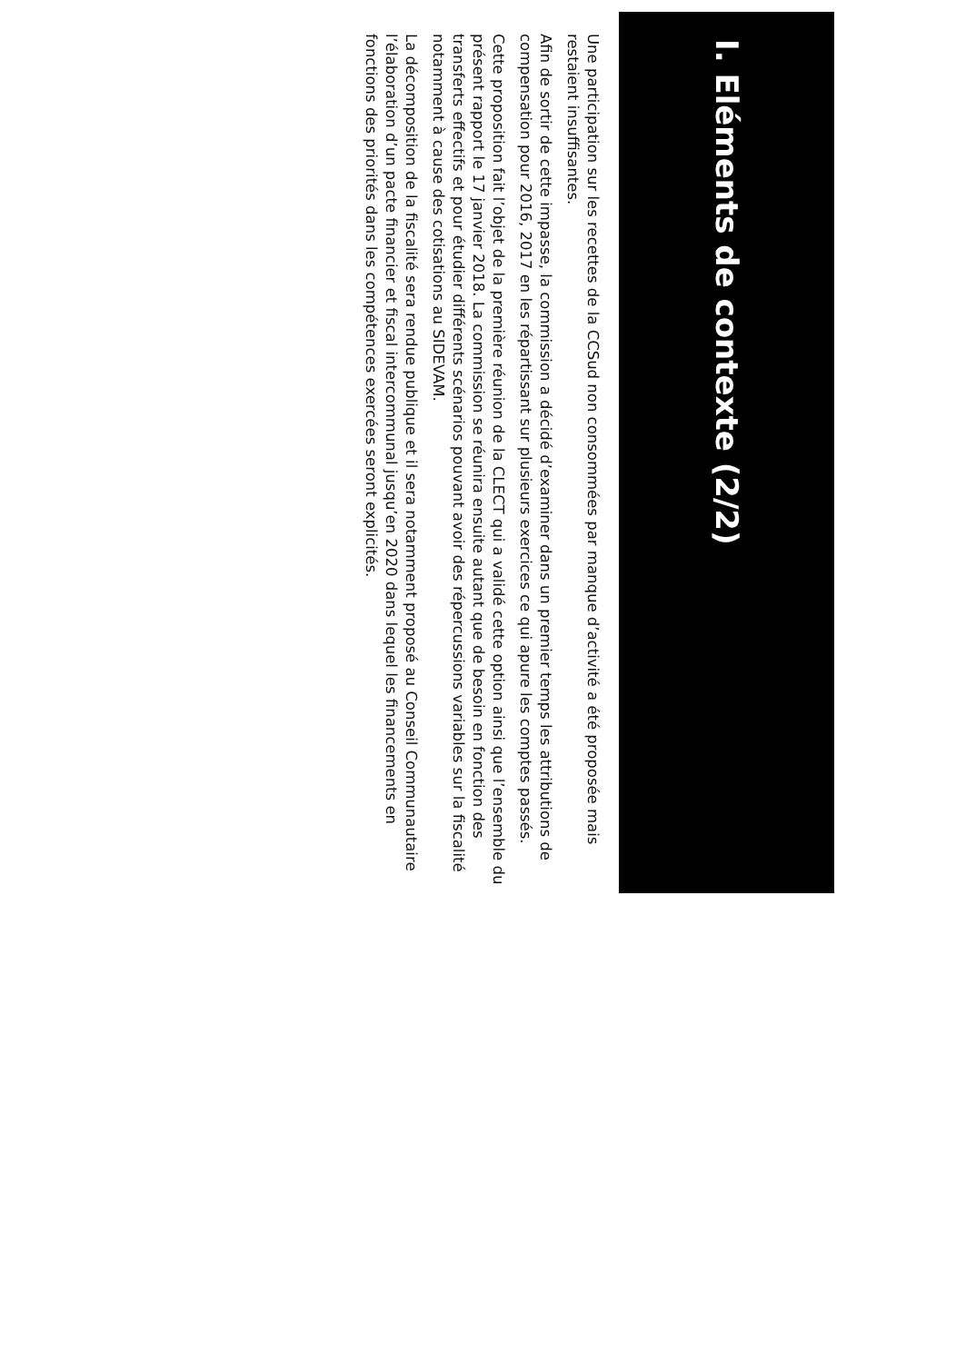I. Eléments de contexte (2/2)
Une participation sur les recettes de la CCSud non consommées par manque d’activité a été proposée mais restaient insuffisantes.
Afin de sortir de cette impasse, la commission a décidé d’examiner dans un premier temps les attributions de compensation pour 2016, 2017 en les répartissant sur plusieurs exercices ce qui apure les comptes passés.
Cette proposition fait l’objet de la première réunion de la CLECT qui a validé cette option ainsi que l’ensemble du présent rapport le 17 janvier 2018. La commission se réunira ensuite autant que de besoin en fonction des transferts effectifs et pour étudier différents scénarios pouvant avoir des répercussions variables sur la fiscalité notamment à cause des cotisations au SIDEVAM.
La décomposition de la fiscalité sera rendue publique et il sera notamment proposé au Conseil Communautaire l’élaboration d’un pacte financier et fiscal intercommunal jusqu’en 2020 dans lequel les financements en fonctions des priorités dans les compétences exercées seront explicités.